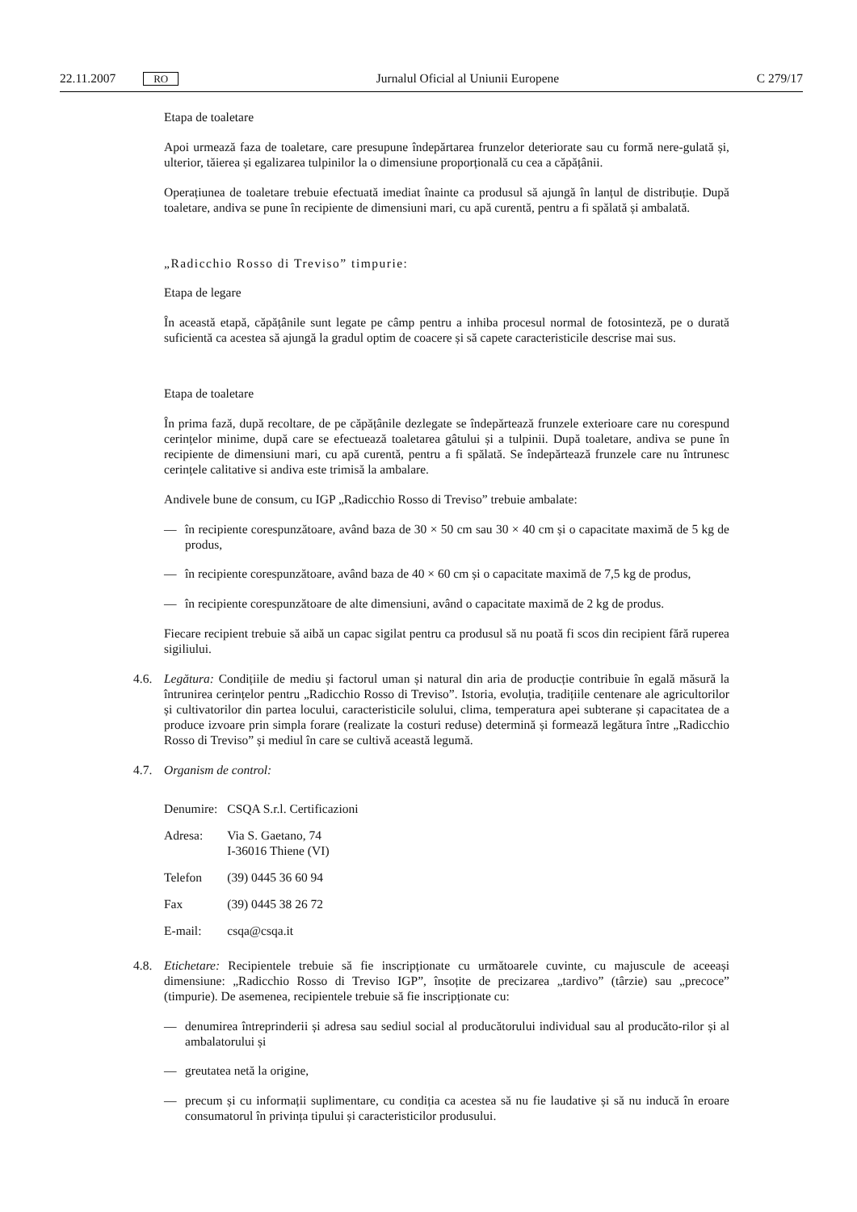22.11.2007 RO Jurnalul Oficial al Uniunii Europene C 279/17
Etapa de toaletare
Apoi urmează faza de toaletare, care presupune îndepărtarea frunzelor deteriorate sau cu formă nere-gulată și, ulterior, tăierea și egalizarea tulpinilor la o dimensiune proporțională cu cea a căpățânii.
Operațiunea de toaletare trebuie efectuată imediat înainte ca produsul să ajungă în lanțul de distribuție. După toaletare, andiva se pune în recipiente de dimensiuni mari, cu apă curentă, pentru a fi spălată și ambalată.
„Radicchio Rosso di Treviso” timpurie:
Etapa de legare
În această etapă, căpățânile sunt legate pe câmp pentru a inhiba procesul normal de fotosinteză, pe o durată suficientă ca acestea să ajungă la gradul optim de coacere și să capete caracteristicile descrise mai sus.
Etapa de toaletare
În prima fază, după recoltare, de pe căpățânile dezlegate se îndepărtează frunzele exterioare care nu corespund cerințelor minime, după care se efectuează toaletarea gâtului și a tulpinii. După toaletare, andiva se pune în recipiente de dimensiuni mari, cu apă curentă, pentru a fi spălată. Se îndepărtează frunzele care nu întrunesc cerințele calitative si andiva este trimisă la ambalare.
Andivele bune de consum, cu IGP „Radicchio Rosso di Treviso” trebuie ambalate:
— în recipiente corespunzătoare, având baza de 30 × 50 cm sau 30 × 40 cm și o capacitate maximă de 5 kg de produs,
— în recipiente corespunzătoare, având baza de 40 × 60 cm și o capacitate maximă de 7,5 kg de produs,
— în recipiente corespunzătoare de alte dimensiuni, având o capacitate maximă de 2 kg de produs.
Fiecare recipient trebuie să aibă un capac sigilat pentru ca produsul să nu poată fi scos din recipient fără ruperea sigiliului.
4.6. Legătura: Condițiile de mediu și factorul uman și natural din aria de producție contribuie în egală măsură la întrunirea cerințelor pentru „Radicchio Rosso di Treviso”. Istoria, evoluția, tradițiile centenare ale agricultorilor și cultivatorilor din partea locului, caracteristicile solului, clima, temperatura apei subterane și capacitatea de a produce izvoare prin simpla forare (realizate la costuri reduse) determină și formează legătura între „Radicchio Rosso di Treviso” și mediul în care se cultivă această legumă.
4.7. Organism de control:
| Denumire: | CSQA S.r.l. Certificazioni |
| Adresa: | Via S. Gaetano, 74 I-36016 Thiene (VI) |
| Telefon | (39) 0445 36 60 94 |
| Fax | (39) 0445 38 26 72 |
| E-mail: | csqa@csqa.it |
4.8. Etichetare: Recipientele trebuie să fie inscripționate cu următoarele cuvinte, cu majuscule de aceeași dimensiune: „Radicchio Rosso di Treviso IGP”, însoțite de precizarea „tardivo” (târzie) sau „precoce” (timpurie). De asemenea, recipientele trebuie să fie inscripționate cu:
— denumirea întreprinderii și adresa sau sediul social al producătorului individual sau al producăto-rilor și al ambalatorului și
— greutatea netă la origine,
— precum și cu informații suplimentare, cu condiția ca acestea să nu fie laudative și să nu inducă în eroare consumatorul în privința tipului și caracteristicilor produsului.